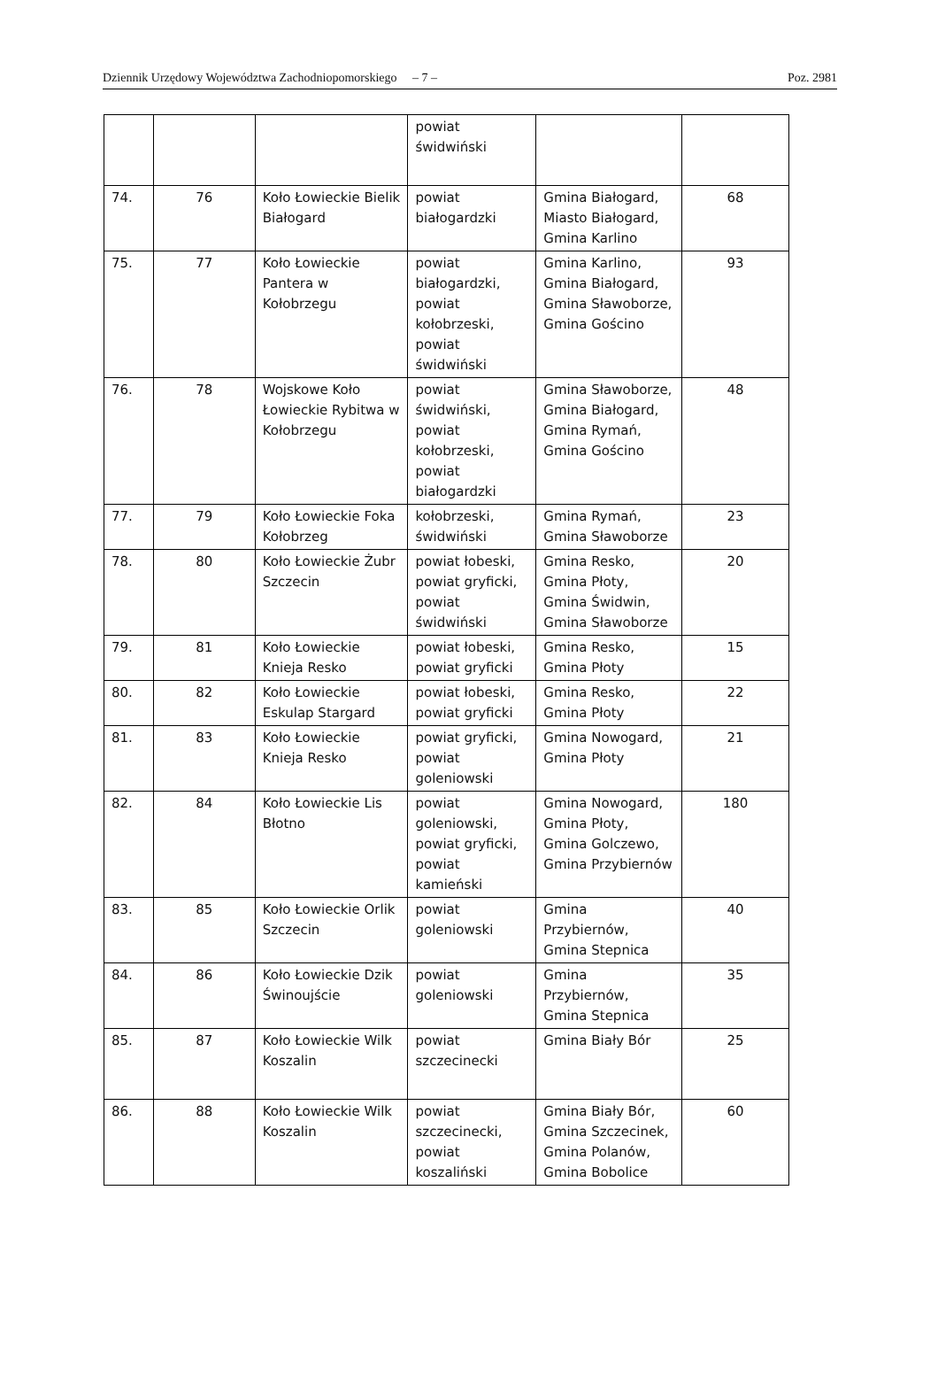Dziennik Urzędowy Województwa Zachodniopomorskiego – 7 – Poz. 2981
| | | | powiat świdwiński | | |
| 74. | 76 | Koło Łowieckie Bielik Białogard | powiat białogardzki | Gmina Białogard, Miasto Białogard, Gmina Karlino | 68 |
| 75. | 77 | Koło Łowieckie Pantera w Kołobrzegu | powiat białogardzki, powiat kołobrzeski, powiat świdwiński | Gmina Karlino, Gmina Białogard, Gmina Sławoborze, Gmina Gościno | 93 |
| 76. | 78 | Wojskowe Koło Łowieckie Rybitwa w Kołobrzegu | powiat świdwiński, powiat kołobrzeski, powiat białogardzki | Gmina Sławoborze, Gmina Białogard, Gmina Rymań, Gmina Gościno | 48 |
| 77. | 79 | Koło Łowieckie Foka Kołobrzeg | kołobrzeski, świdwiński | Gmina Rymań, Gmina Sławoborze | 23 |
| 78. | 80 | Koło Łowieckie Żubr Szczecin | powiat łobeski, powiat gryficki, powiat świdwiński | Gmina Resko, Gmina Płoty, Gmina Świdwin, Gmina Sławoborze | 20 |
| 79. | 81 | Koło Łowieckie Knieja Resko | powiat łobeski, powiat gryficki | Gmina Resko, Gmina Płoty | 15 |
| 80. | 82 | Koło Łowieckie Eskulap Stargard | powiat łobeski, powiat gryficki | Gmina Resko, Gmina Płoty | 22 |
| 81. | 83 | Koło Łowieckie Knieja Resko | powiat gryficki, powiat goleniowski | Gmina Nowogard, Gmina Płoty | 21 |
| 82. | 84 | Koło Łowieckie Lis Błotno | powiat goleniowski, powiat gryficki, powiat kamieński | Gmina Nowogard, Gmina Płoty, Gmina Golczewo, Gmina Przybiernów | 180 |
| 83. | 85 | Koło Łowieckie Orlik Szczecin | powiat goleniowski | Gmina Przybiernów, Gmina Stepnica | 40 |
| 84. | 86 | Koło Łowieckie Dzik Świnoujście | powiat goleniowski | Gmina Przybiernów, Gmina Stepnica | 35 |
| 85. | 87 | Koło Łowieckie Wilk Koszalin | powiat szczecinecki | Gmina Biały Bór | 25 |
| 86. | 88 | Koło Łowieckie Wilk Koszalin | powiat szczecinecki, powiat koszaliński | Gmina Biały Bór, Gmina Szczecinek, Gmina Polanów, Gmina Bobolice | 60 |